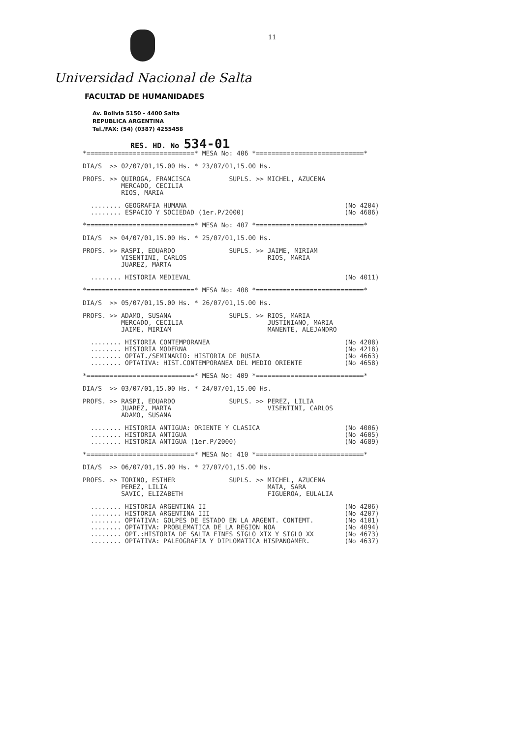11
Universidad Nacional de Salta
FACULTAD DE HUMANIDADES
Av. Bolivia 5150 - 4400 Salta
REPUBLICA ARGENTINA
Tel./FAX: (54) (0387) 4255458
RES. HD. No 534-01
*============================* MESA No: 406 *============================*
DIA/S  >> 02/07/01,15.00 Hs. * 23/07/01,15.00 Hs.
PROFS. >> QUIROGA, FRANCISCA          SUPLS. >> MICHEL, AZUCENA
          MERCADO, CECILIA
          RIOS, MARIA
  ........ GEOGRAFIA HUMANA                                         (No 4204)
  ........ ESPACIO Y SOCIEDAD (1er.P/2000)                          (No 4686)
*============================* MESA No: 407 *============================*
DIA/S  >> 04/07/01,15.00 Hs. * 25/07/01,15.00 Hs.
PROFS. >> RASPI, EDUARDO              SUPLS. >> JAIME, MIRIAM
          VISENTINI, CARLOS                     RIOS, MARIA
          JUAREZ, MARTA
  ........ HISTORIA MEDIEVAL                                        (No 4011)
*============================* MESA No: 408 *============================*
DIA/S  >> 05/07/01,15.00 Hs. * 26/07/01,15.00 Hs.
PROFS. >> ADAMO, SUSANA               SUPLS. >> RIOS, MARIA
          MERCADO, CECILIA                      JUSTINIANO, MARIA
          JAIME, MIRIAM                         MANENTE, ALEJANDRO
  ........ HISTORIA CONTEMPORANEA                                   (No 4208)
  ........ HISTORIA MODERNA                                         (No 4218)
  ........ OPTAT./SEMINARIO: HISTORIA DE RUSIA                      (No 4663)
  ........ OPTATIVA: HIST.CONTEMPORANEA DEL MEDIO ORIENTE           (No 4658)
*============================* MESA No: 409 *============================*
DIA/S  >> 03/07/01,15.00 Hs. * 24/07/01,15.00 Hs.
PROFS. >> RASPI, EDUARDO              SUPLS. >> PEREZ, LILIA
          JUAREZ, MARTA                         VISENTINI, CARLOS
          ADAMO, SUSANA
  ........ HISTORIA ANTIGUA: ORIENTE Y CLASICA                      (No 4006)
  ........ HISTORIA ANTIGUA                                         (No 4605)
  ........ HISTORIA ANTIGUA (1er.P/2000)                            (No 4689)
*============================* MESA No: 410 *============================*
DIA/S  >> 06/07/01,15.00 Hs. * 27/07/01,15.00 Hs.
PROFS. >> TORINO, ESTHER              SUPLS. >> MICHEL, AZUCENA
          PEREZ, LILIA                          MATA, SARA
          SAVIC, ELIZABETH                      FIGUEROA, EULALIA
  ........ HISTORIA ARGENTINA II                                    (No 4206)
  ........ HISTORIA ARGENTINA III                                   (No 4207)
  ........ OPTATIVA: GOLPES DE ESTADO EN LA ARGENT. CONTEMT.        (No 4101)
  ........ OPTATIVA: PROBLEMATICA DE LA REGION NOA                  (No 4094)
  ........ OPT.:HISTORIA DE SALTA FINES SIGLO XIX Y SIGLO XX        (No 4673)
  ........ OPTATIVA: PALEOGRAFIA Y DIPLOMATICA HISPANOAMER.         (No 4637)